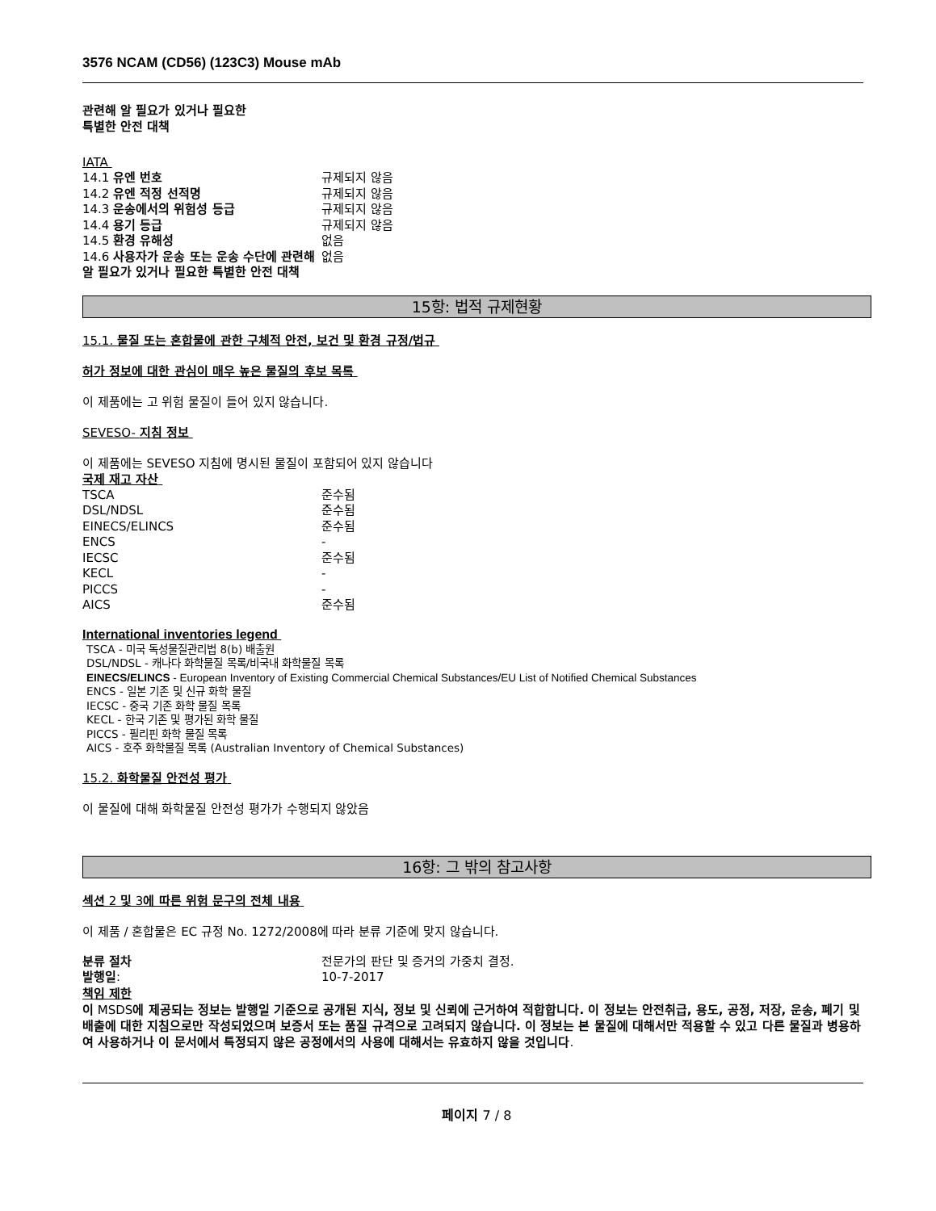3576 NCAM (CD56) (123C3) Mouse mAb
관련해 알 필요가 있거나 필요한
특별한 안전 대책
IATA
| 14.1 유엔 번호 | 규제되지 않음 |
| 14.2 유엔 적정 선적명 | 규제되지 않음 |
| 14.3 운송에서의 위험성 등급 | 규제되지 않음 |
| 14.4 용기 등급 | 규제되지 않음 |
| 14.5 환경 유해성 | 없음 |
| 14.6 사용자가 운송 또는 운송 수단에 관련해 알 필요가 있거나 필요한 특별한 안전 대책 | 없음 |
15항: 법적 규제현황
15.1. 물질 또는 혼합물에 관한 구체적 안전, 보건 및 환경 규정/법규
허가 정보에 대한 관심이 매우 높은 물질의 후보 목록
이 제품에는 고 위험 물질이 들어 있지 않습니다.
SEVESO- 지침 정보
이 제품에는 SEVESO 지침에 명시된 물질이 포함되어 있지 않습니다
국제 재고 자산
| TSCA | 준수됨 |
| DSL/NDSL | 준수됨 |
| EINECS/ELINCS | 준수됨 |
| ENCS | - |
| IECSC | 준수됨 |
| KECL | - |
| PICCS | - |
| AICS | 준수됨 |
International inventories legend
TSCA - 미국 독성물질관리법 8(b) 배출원
DSL/NDSL - 캐나다 화학물질 목록/비국내 화학물질 목록
EINECS/ELINCS - European Inventory of Existing Commercial Chemical Substances/EU List of Notified Chemical Substances
ENCS - 일본 기존 및 신규 화학 물질
IECSC - 중국 기존 화학 물질 목록
KECL - 한국 기존 및 평가된 화학 물질
PICCS - 필리핀 화학 물질 목록
AICS - 호주 화학물질 목록 (Australian Inventory of Chemical Substances)
15.2. 화학물질 안전성 평가
이 물질에 대해 화학물질 안전성 평가가 수행되지 않았음
16항: 그 밖의 참고사항
섹션 2 및 3에 따른 위험 문구의 전체 내용
이 제품 / 혼합물은 EC 규정 No. 1272/2008에 따라 분류 기준에 맞지 않습니다.
| 분류 절차 | 전문가의 판단 및 증거의 가중치 결정. |
| 발행일 : | 10-7-2017 |
책임 제한
이 MSDS에 제공되는 정보는 발행일 기준으로 공개된 지식, 정보 및 신뢰에 근거하여 적합합니다. 이 정보는 안전취급, 용도, 공정, 저장, 운송, 폐기 및 배출에 대한 지침으로만 작성되었으며 보증서 또는 품질 규격으로 고려되지 않습니다. 이 정보는 본 물질에 대해서만 적용할 수 있고 다른 물질과 병용하여 사용하거나 이 문서에서 특정되지 않은 공정에서의 사용에 대해서는 유효하지 않을 것입니다.
페이지 7 / 8